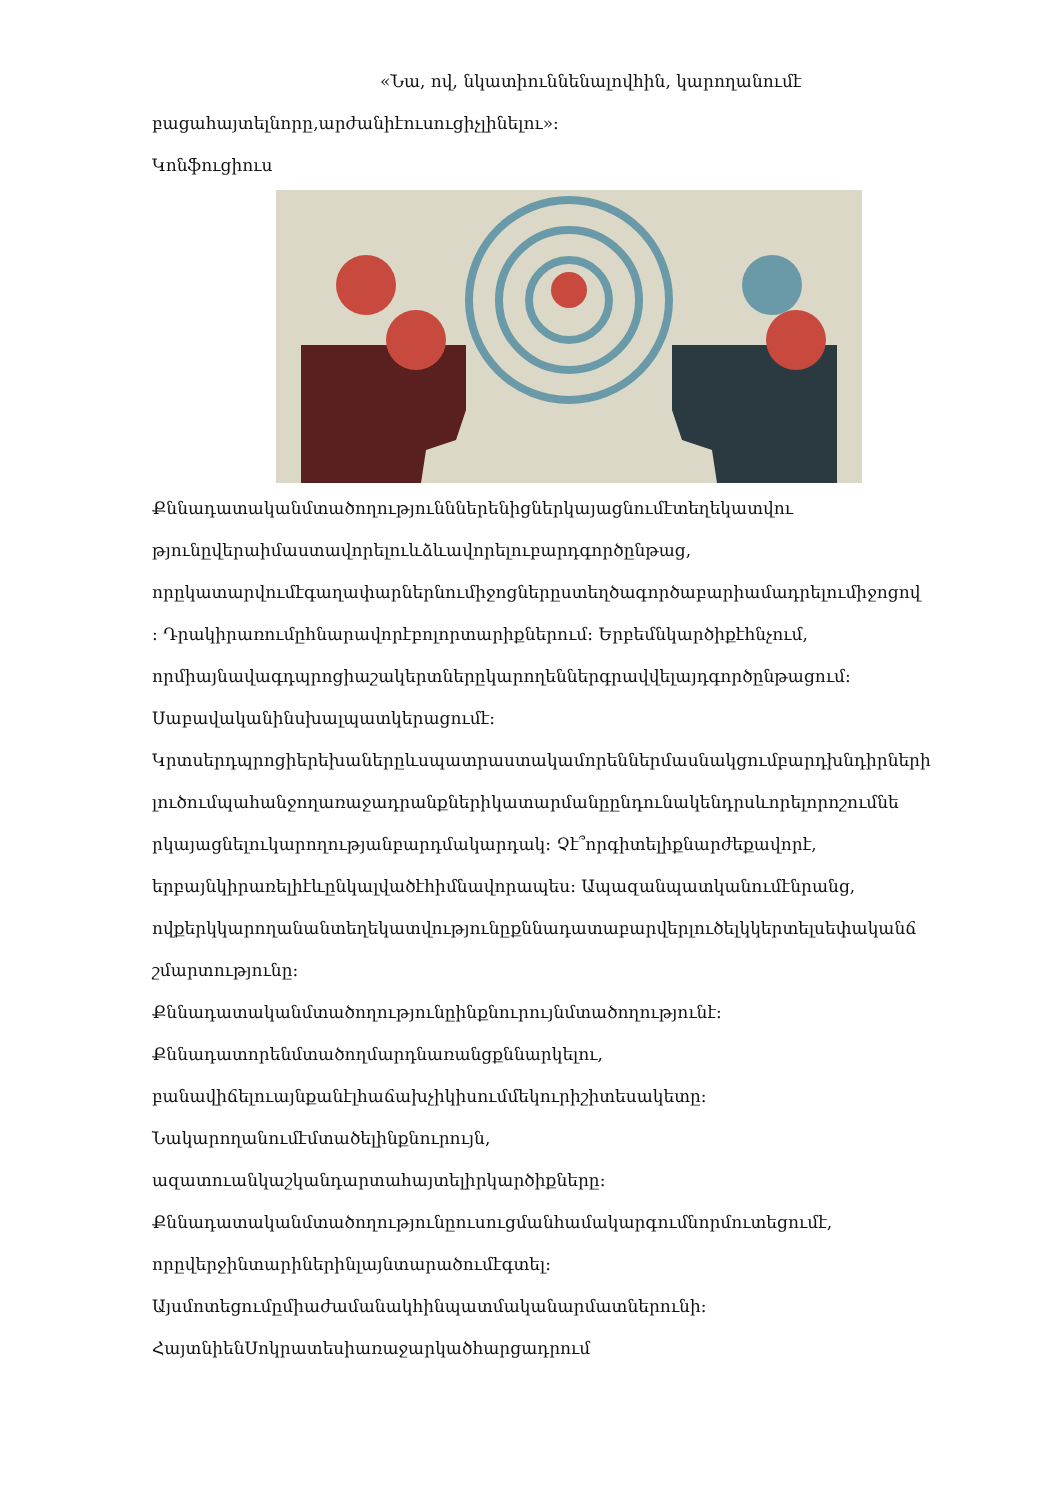«Նա, ով, նկատիուննենալովհին, կարողանումէ
բացահայտելնորը,արժանիէուսուցիչլինելու»:
Կոնֆուցիուս
Քննադատականմտածողությունններենիցներկայացնումէտեղեկատվու
թյունըվերաիմաստավորելուևձևավորելուբարդգործընթաց,
որըկատարվումէգաղափարներնումիջոցներըստեղծագործաբարիամադրելումիջոցով
: Դրակիրառումըհնարավորէբոլորտարիքներում: Երբեմնկարծիքէհնչում,
որմիայնավագդպրոցիաշակերտներըկարողեններգրավվելայդգործընթացում:
Սաբավականինսխալպատկերացումէ:
Կրտսերդպրոցիերեխաներըևսպատրաստակամորեններմասնակցումբարդխնդիրների
լուծումպահանջողառաջադրանքներիկատարմանըընդունակենդրսևորելորոշումնե
րկայացնելուկարողությանբարդմակարդակ: Չէ՞որգիտելիքնարժեքավորէ,
երբայնկիրառելիէևընկալվածէհիմնավորապես: Ապազանպատկանումէնրանց,
ովքերկկարողանանտեղեկատվությունըքննադատաբարվերլուծելկկերտելսեփականճ
շմարտությունը:
Քննադատականմտածողությունըինքնուրույնմտածողությունէ:
Քննադատորենմտածողմարդնառանցքննարկելու,
բանավիճելուայնքանէլհաճախչիկիսումմեկուրիշիտեսակետը:
Նակարողանումէմտածելինքնուրույն,
ազատուանկաշկանդարտահայտելիրկարծիքները:
Քննադատականմտածողությունըուսուցմանհամակարգումնորմուտեցումէ,
որըվերջինտարիներինլայնտարածումէգտել:
Այսմոտեցումըմիաժամանակհինպատմականարմատներունի:
ՀայտնիենՍոկրատեսիառաջարկածհարցադրում